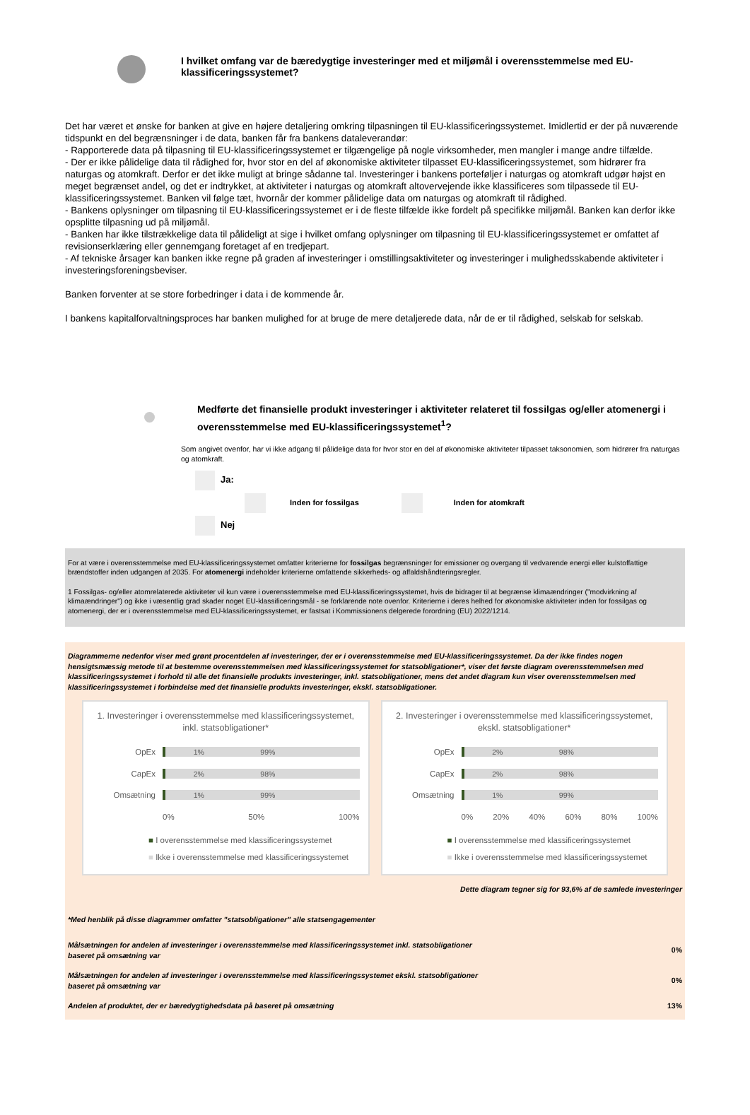I hvilket omfang var de bæredygtige investeringer med et miljømål i overensstemmelse med EU-klassificeringssystemet?
Det har været et ønske for banken at give en højere detaljering omkring tilpasningen til EU-klassificeringssystemet. Imidlertid er der på nuværende tidspunkt en del begrænsninger i de data, banken får fra bankens dataleverandør:
- Rapporterede data på tilpasning til EU-klassificeringssystemet er tilgængelige på nogle virksomheder, men mangler i mange andre tilfælde.
- Der er ikke pålidelige data til rådighed for, hvor stor en del af økonomiske aktiviteter tilpasset EU-klassificeringssystemet, som hidrører fra naturgas og atomkraft. Derfor er det ikke muligt at bringe sådanne tal. Investeringer i bankens porteføljer i naturgas og atomkraft udgør højst en meget begrænset andel, og det er indtrykket, at aktiviteter i naturgas og atomkraft altovervejende ikke klassificeres som tilpassede til EU-klassificeringssystemet. Banken vil følge tæt, hvornår der kommer pålidelige data om naturgas og atomkraft til rådighed.
- Bankens oplysninger om tilpasning til EU-klassificeringssystemet er i de fleste tilfælde ikke fordelt på specifikke miljømål. Banken kan derfor ikke opsplitte tilpasning ud på miljømål.
- Banken har ikke tilstrækkelige data til påli­deligt at sige i hvilket omfang oplysninger om tilpasning til EU-klassificeringssystemet er omfattet af revisionserklæring eller gennemgang foretaget af en tredjepart.
- Af tekniske årsager kan banken ikke regne på graden af investeringer i omstillingsaktiviteter og investeringer i mulighedsskabende aktiviteter i investeringsforeningsbeviser.
Banken forventer at se store forbedringer i data i de kommende år.
I bankens kapitalforvaltningsproces har banken mulighed for at bruge de mere detaljerede data, når de er til rådighed, selskab for selskab.
Medførte det finansielle produkt investeringer i aktiviteter relateret til fossilgas og/eller atomenergi i overensstemmelse med EU-klassificeringssystemet<sup>1</sup>?
Som angivet ovenfor, har vi ikke adgang til pålidelige data for hvor stor en del af økonomiske aktiviteter tilpasset taksonomien, som hidrører fra naturgas og atomkraft.
Ja:
Inden for fossilgas Inden for atomkraft
Nej
For at være i overensstemmelse med EU-klassificeringssystemet omfatter kriterierne for fossilgas begrænsninger for emissioner og overgang til vedvarende energi eller kulstoffattige brændstoffer inden udgangen af 2035. For atomenergi indeholder kriterierne omfattende sikkerheds- og affaldshåndteringsregler.
1 Fossilgas- og/eller atomrelaterede aktiviteter vil kun være i overensstemmelse med EU-klassificeringssystemet, hvis de bidrager til at begrænse klimaændringer ("modvirkning af klimaændringer") og ikke i væsentlig grad skader noget EU-klassificeringsmål - se forklarende note ovenfor. Kriterierne i deres helhed for økonomiske aktiviteter inden for fossilgas og atomenergi, der er i overensstemmelse med EU-klassificeringssystemet, er fastsat i Kommissionens delgerede forordning (EU) 2022/1214.
Diagrammerne nedenfor viser med grønt procentdelen af investeringer, der er i overensstemmelse med EU-klassificeringssystemet. Da der ikke findes nogen hensigtsmæssig metode til at bestemme overensstemmelsen med klassificeringssystemet for statsobligationer*, viser det første diagram overensstemmelsen med klassificeringssystemet i forhold til alle det finansielle produkts investeringer, inkl. statsobligationer, mens det andet diagram kun viser overensstemmelsen med klassificeringssystemet i forbindelse med det finansielle produkts investeringer, ekskl. statsobligationer.
1. Investeringer i overensstemmelse med klassificeringssystemet, inkl. statsobligationer*
OpEx
1% 99%
CapEx
2% 98%
Omsætning
1% 99%
0% 50% 100%
■ I overensstemmelse med klassificeringssystemet
■ Ikke i overensstemmelse med klassificeringssystemet
2. Investeringer i overensstemmelse med klassificeringssystemet, ekskl. statsobligationer*
OpEx
2% 98%
CapEx
2% 98%
Omsætning
1% 99%
0% 20% 40% 60% 80% 100%
■ I overensstemmelse med klassificeringssystemet
■ Ikke i overensstemmelse med klassificeringssystemet
Dette diagram tegner sig for 93,6% af de samlede investeringer
*Med henblik på disse diagrammer omfatter "statsobligationer" alle statsengagementer
Målsætningen for andelen af investeringer i overensstemmelse med klassificeringssystemet inkl. statsobligationer
baseret på omsætning var 0%
Målsætningen for andelen af investeringer i overensstemmelse med klassificeringssystemet ekskl. statsobligationer
baseret på omsætning var 0%
Andelen af produktet, der er bæredygtighedsdata på baseret på omsætning 13%